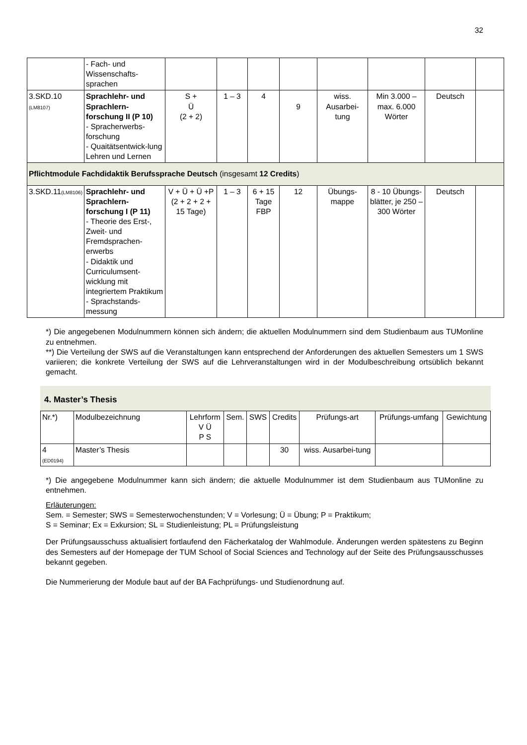32
| | - Fach- und Wissenschafts-sprachen | | | | | | | | |
| 3.SKD.10 (LM8107) | Sprachlehr- und Sprachlern-forschung II (P 10) - Spracherwerbs-forschung - Quaitätsentwick-lung Lehren und Lernen | S + Ü (2 + 2) | 1 – 3 | 4 | 9 | wiss. Ausarbei-tung | Min 3.000 – max. 6.000 Wörter | Deutsch | |
| Pflichtmodule Fachdidaktik Berufssprache Deutsch (insgesamt 12 Credits ) | | | | | | | | | |
| 3.SKD.11 (LM8106) | Sprachlehr- und Sprachlern-forschung I (P 11) - Theorie des Erst-, Zweit- und Fremdsprachen-erwerbs - Didaktik und Curriculumsent-wicklung mit integriertem Praktikum - Sprachstands-messung | V + Ü + Ü +P (2 + 2 + 2 + 15 Tage) | 1 – 3 | 6 + 15 Tage FBP | 12 | Übungs-mappe | 8 - 10 Übungs-blätter, je 250 – 300 Wörter | Deutsch | |
*) Die angegebenen Modulnummern können sich ändern; die aktuellen Modulnummern sind dem Studienbaum aus TUMonline zu entnehmen.
**) Die Verteilung der SWS auf die Veranstaltungen kann entsprechend der Anforderungen des aktuellen Semesters um 1 SWS variieren; die konkrete Verteilung der SWS auf die Lehrveranstaltungen wird in der Modulbeschreibung ortsüblich bekannt gemacht.
4. Master’s Thesis
| Nr.*) | Modulbezeichnung | Lehrform V Ü P S | Sem. | SWS | Credits | Prüfungs-art | Prüfungs-umfang | Gewichtung |
| --- | --- | --- | --- | --- | --- | --- | --- | --- |
| 4 (ED0194) | Master’s Thesis | | | | 30 | wiss. Ausarbei-tung | | |
*) Die angegebene Modulnummer kann sich ändern; die aktuelle Modulnummer ist dem Studienbaum aus TUMonline zu entnehmen.
Erläuterungen:
Sem. = Semester; SWS = Semesterwochenstunden; V = Vorlesung; Ü = Übung; P = Praktikum;
S = Seminar; Ex = Exkursion; SL = Studienleistung; PL = Prüfungsleistung
Der Prüfungsausschuss aktualisiert fortlaufend den Fächerkatalog der Wahlmodule. Änderungen werden spätestens zu Beginn des Semesters auf der Homepage der TUM School of Social Sciences and Technology auf der Seite des Prüfungsausschusses bekannt gegeben.
Die Nummerierung der Module baut auf der BA Fachprüfungs- und Studienordnung auf.